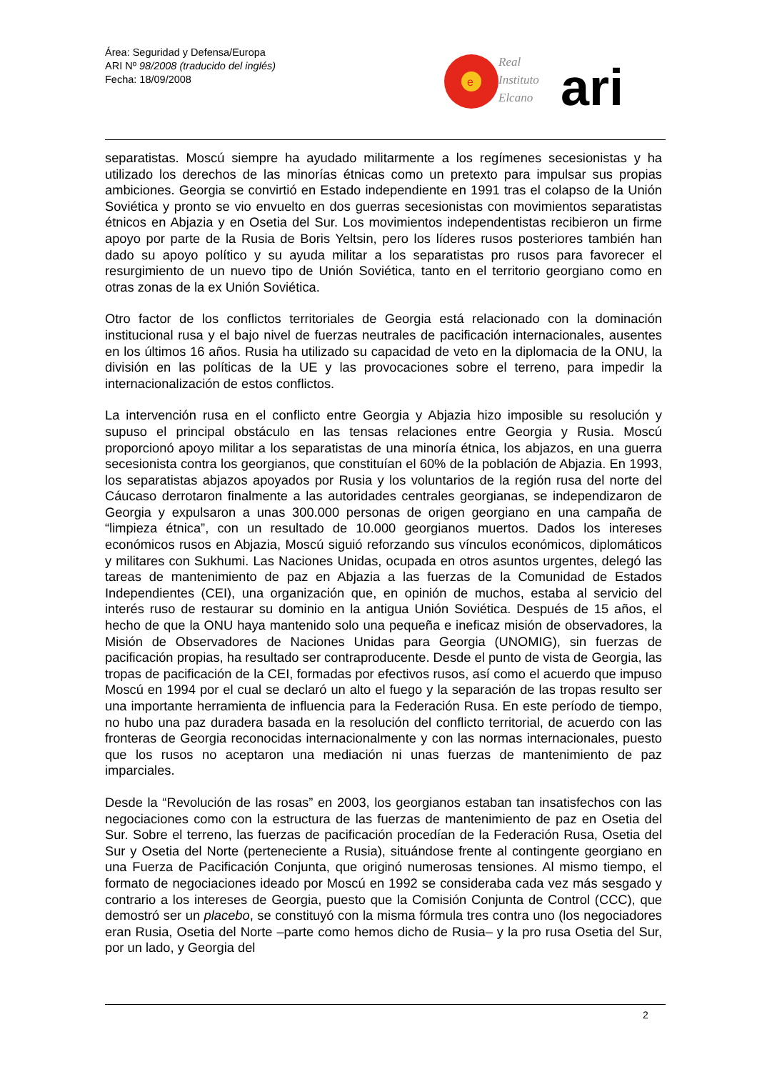Área: Seguridad y Defensa/Europa
ARI Nº 98/2008 (traducido del inglés)
Fecha: 18/09/2008
e
Real
Instituto
Elcano
ari
separatistas. Moscú siempre ha ayudado militarmente a los regímenes secesionistas y ha utilizado los derechos de las minorías étnicas como un pretexto para impulsar sus propias ambiciones. Georgia se convirtió en Estado independiente en 1991 tras el colapso de la Unión Soviética y pronto se vio envuelto en dos guerras secesionistas con movimientos separatistas étnicos en Abjazia y en Osetia del Sur. Los movimientos independentistas recibieron un firme apoyo por parte de la Rusia de Boris Yeltsin, pero los líderes rusos posteriores también han dado su apoyo político y su ayuda militar a los separatistas pro rusos para favorecer el resurgimiento de un nuevo tipo de Unión Soviética, tanto en el territorio georgiano como en otras zonas de la ex Unión Soviética.
Otro factor de los conflictos territoriales de Georgia está relacionado con la dominación institucional rusa y el bajo nivel de fuerzas neutrales de pacificación internacionales, ausentes en los últimos 16 años. Rusia ha utilizado su capacidad de veto en la diplomacia de la ONU, la división en las políticas de la UE y las provocaciones sobre el terreno, para impedir la internacionalización de estos conflictos.
La intervención rusa en el conflicto entre Georgia y Abjazia hizo imposible su resolución y supuso el principal obstáculo en las tensas relaciones entre Georgia y Rusia. Moscú proporcionó apoyo militar a los separatistas de una minoría étnica, los abjazos, en una guerra secesionista contra los georgianos, que constituían el 60% de la población de Abjazia. En 1993, los separatistas abjazos apoyados por Rusia y los voluntarios de la región rusa del norte del Cáucaso derrotaron finalmente a las autoridades centrales georgianas, se independizaron de Georgia y expulsaron a unas 300.000 personas de origen georgiano en una campaña de “limpieza étnica”, con un resultado de 10.000 georgianos muertos. Dados los intereses económicos rusos en Abjazia, Moscú siguió reforzando sus vínculos económicos, diplomáticos y militares con Sukhumi. Las Naciones Unidas, ocupada en otros asuntos urgentes, delegó las tareas de mantenimiento de paz en Abjazia a las fuerzas de la Comunidad de Estados Independientes (CEI), una organización que, en opinión de muchos, estaba al servicio del interés ruso de restaurar su dominio en la antigua Unión Soviética. Después de 15 años, el hecho de que la ONU haya mantenido solo una pequeña e ineficaz misión de observadores, la Misión de Observadores de Naciones Unidas para Georgia (UNOMIG), sin fuerzas de pacificación propias, ha resultado ser contraproducente. Desde el punto de vista de Georgia, las tropas de pacificación de la CEI, formadas por efectivos rusos, así como el acuerdo que impuso Moscú en 1994 por el cual se declaró un alto el fuego y la separación de las tropas resulto ser una importante herramienta de influencia para la Federación Rusa. En este período de tiempo, no hubo una paz duradera basada en la resolución del conflicto territorial, de acuerdo con las fronteras de Georgia reconocidas internacionalmente y con las normas internacionales, puesto que los rusos no aceptaron una mediación ni unas fuerzas de mantenimiento de paz imparciales.
Desde la “Revolución de las rosas” en 2003, los georgianos estaban tan insatisfechos con las negociaciones como con la estructura de las fuerzas de mantenimiento de paz en Osetia del Sur. Sobre el terreno, las fuerzas de pacificación procedían de la Federación Rusa, Osetia del Sur y Osetia del Norte (perteneciente a Rusia), situándose frente al contingente georgiano en una Fuerza de Pacificación Conjunta, que originó numerosas tensiones. Al mismo tiempo, el formato de negociaciones ideado por Moscú en 1992 se consideraba cada vez más sesgado y contrario a los intereses de Georgia, puesto que la Comisión Conjunta de Control (CCC), que demostró ser un placebo, se constituyó con la misma fórmula tres contra uno (los negociadores eran Rusia, Osetia del Norte –parte como hemos dicho de Rusia– y la pro rusa Osetia del Sur, por un lado, y Georgia del
2